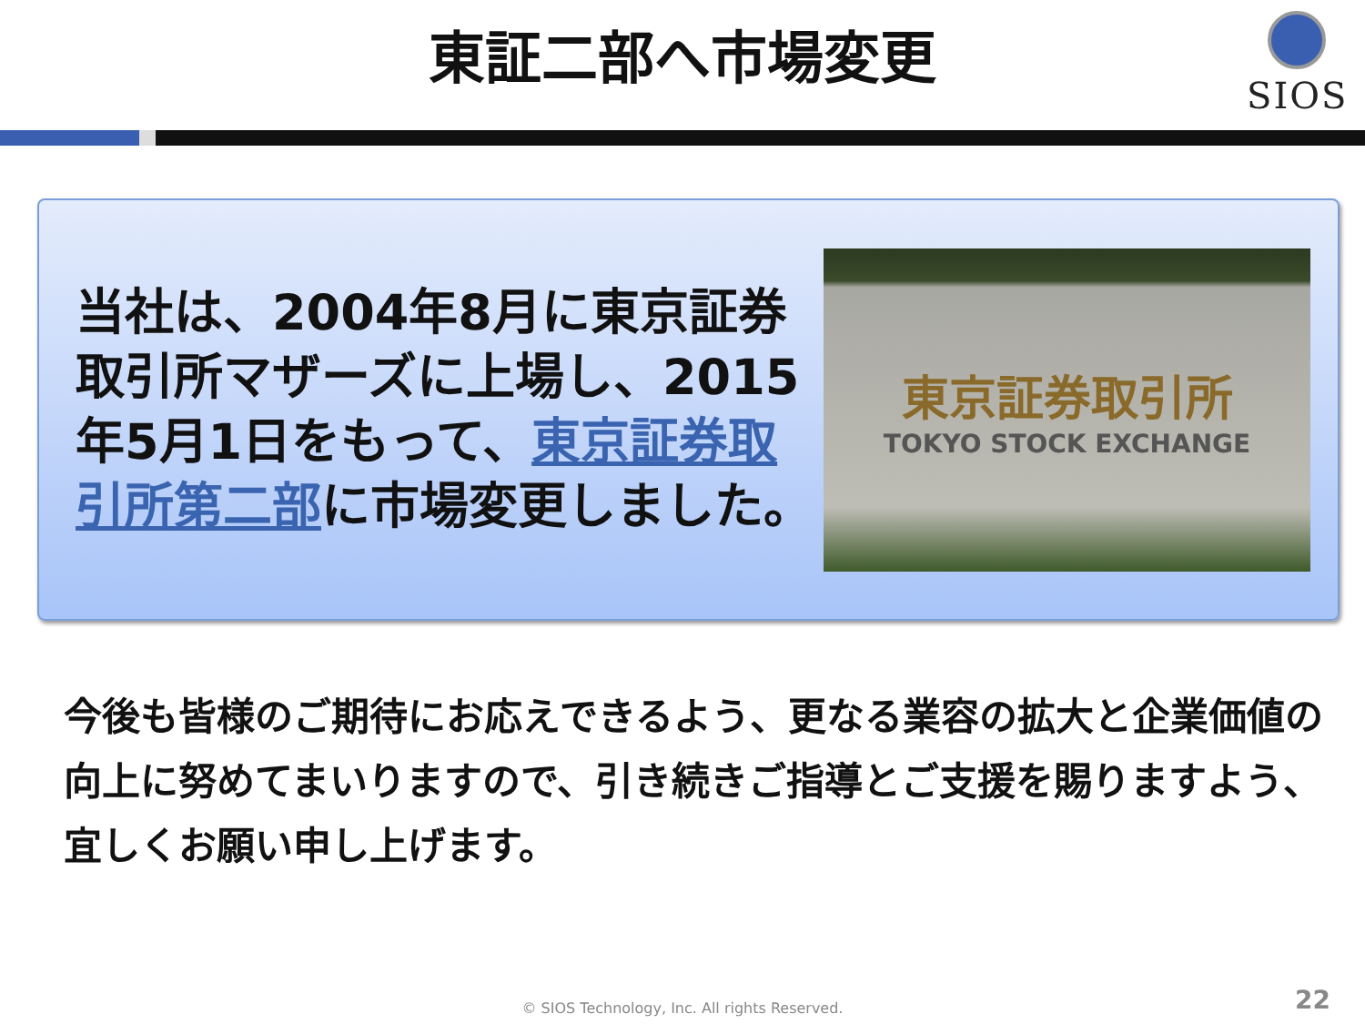東証二部へ市場変更
SIOS
当社は、2004年8月に東京証券取引所マザーズに上場し、2015年5月1日をもって、東京証券取引所第二部に市場変更しました。
東京証券取引所
TOKYO STOCK EXCHANGE
今後も皆様のご期待にお応えできるよう、更なる業容の拡大と企業価値の向上に努めてまいりますので、引き続きご指導とご支援を賜りますよう、宜しくお願い申し上げます。
© SIOS Technology, Inc. All rights Reserved.
22